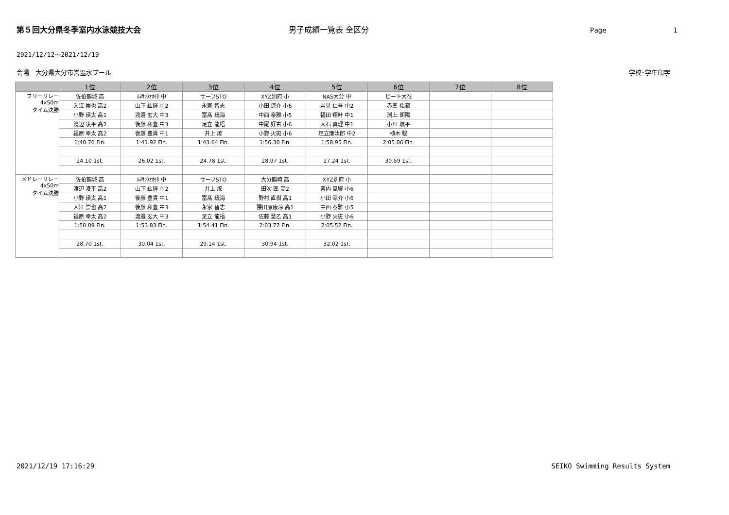第５回大分県冬季室内水泳競技大会 男子成績一覧表 全区分 Page 1
2021/12/12～2021/12/19
会場　大分県大分市営温水プール 学校･学年印字
| | 1位 | 2位 | 3位 | 4位 | 5位 | 6位 | 7位 | 8位 |
| --- | --- | --- | --- | --- | --- | --- | --- | --- |
| フリーリレー 4x50m タイム決勝 | 佐伯鶴城 高 | ﾙﾈｻﾝｽｵｵｲﾀ 中 | サーフSTO | XYZ別府 小 | NAS大分 中 | ビート大在 | | |
| | 入江 崇也 高2 | 山下 紘輝 中2 | 永家 智志 | 小田 涼介 小6 | 岩見 仁吾 中2 | 赤峯 佑都 | | |
| | 小野 瑛太 高1 | 渡邉 玄大 中3 | 冨髙 琉海 | 中西 泰雅 小5 | 福田 翔叶 中1 | 渕上 朝陽 | | |
| | 渡辺 凌平 高2 | 後藤 和豊 中3 | 足立 龍梧 | 中尾 好古 小6 | 大石 真理 中1 | 小川 航平 | | |
| | 福原 幸太 高2 | 後藤 豊貴 中1 | 井上 燎 | 小野 火斑 小6 | 足立廉汰郎 中2 | 植木 駿 | | |
| | 1:40.76 Fin. | 1:41.92 Fin. | 1:43.64 Fin. | 1:56.30 Fin. | 1:58.95 Fin. | 2:05.06 Fin. | | |
| | 24.10 1st. | 26.02 1st. | 24.78 1st. | 28.97 1st. | 27.24 1st. | 30.59 1st. | | |
| メドレーリレー 4x50m タイム決勝 | 佐伯鶴城 高 | ﾙﾈｻﾝｽｵｵｲﾀ 中 | サーフSTO | 大分鶴崎 高 | XYZ別府 小 | | | |
| | 渡辺 凌平 高2 | 山下 紘輝 中2 | 井上 燎 | 田吹 匠 高2 | 宮内 風響 小6 | | | |
| | 小野 瑛太 高1 | 後藤 豊貴 中1 | 冨髙 琉海 | 野村 直樹 高1 | 小田 涼介 小6 | | | |
| | 入江 崇也 高2 | 後藤 和豊 中3 | 永家 智志 | 隈田原康凉 高1 | 中西 泰雅 小5 | | | |
| | 福原 幸太 高2 | 渡邉 玄大 中3 | 足立 龍梧 | 佐藤 慧乙 高1 | 小野 火斑 小6 | | | |
| | 1:50.09 Fin. | 1:53.83 Fin. | 1:54.41 Fin. | 2:03.72 Fin. | 2:05.52 Fin. | | | |
| | 28.70 1st. | 30.04 1st. | 29.14 1st. | 30.94 1st. | 32.02 1st. | | | |
2021/12/19 17:16:29 SEIKO Swimming Results System